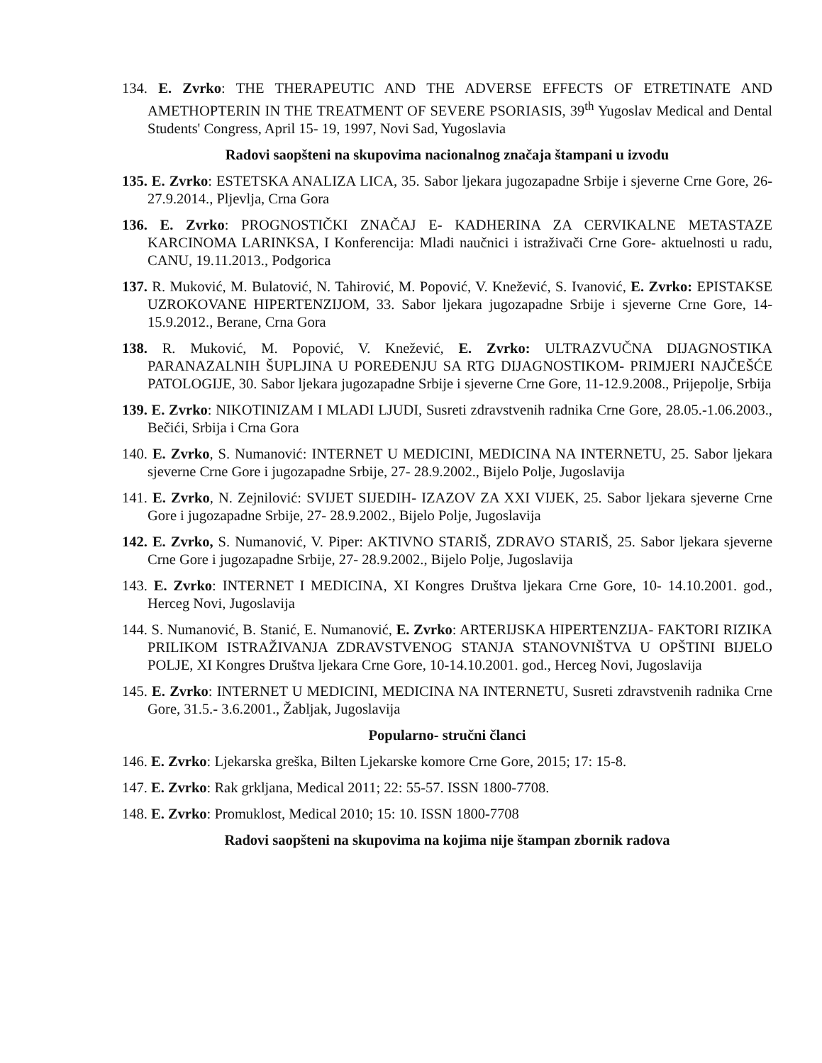134. E. Zvrko: THE THERAPEUTIC AND THE ADVERSE EFFECTS OF ETRETINATE AND AMETHOPTERIN IN THE TREATMENT OF SEVERE PSORIASIS, 39<sup>th</sup> Yugoslav Medical and Dental Students' Congress, April 15- 19, 1997, Novi Sad, Yugoslavia
Radovi saopšteni na skupovima nacionalnog značaja štampani u izvodu
135. E. Zvrko: ESTETSKA ANALIZA LICA, 35. Sabor ljekara jugozapadne Srbije i sjeverne Crne Gore, 26- 27.9.2014., Pljevlja, Crna Gora
136. E. Zvrko: PROGNOSTIČKI ZNAČAJ E- KADHERINA ZA CERVIKALNE METASTAZE KARCINOMA LARINKSA, I Konferencija: Mladi naučnici i istraživači Crne Gore- aktuelnosti u radu, CANU, 19.11.2013., Podgorica
137. R. Muković, M. Bulatović, N. Tahirović, M. Popović, V. Knežević, S. Ivanović, E. Zvrko: EPISTAKSE UZROKOVANE HIPERTENZIJOM, 33. Sabor ljekara jugozapadne Srbije i sjeverne Crne Gore, 14- 15.9.2012., Berane, Crna Gora
138. R. Muković, M. Popović, V. Knežević, E. Zvrko: ULTRAZVUČNA DIJAGNOSTIKA PARANAZALNIH ŠUPLJINA U POREĐENJU SA RTG DIJAGNOSTIKOM- PRIMJERI NAJČEŠĆE PATOLOGIJE, 30. Sabor ljekara jugozapadne Srbije i sjeverne Crne Gore, 11-12.9.2008., Prijepolje, Srbija
139. E. Zvrko: NIKOTINIZAM I MLADI LJUDI, Susreti zdravstvenih radnika Crne Gore, 28.05.-1.06.2003., Bečići, Srbija i Crna Gora
140. E. Zvrko, S. Numanović: INTERNET U MEDICINI, MEDICINA NA INTERNETU, 25. Sabor ljekara sjeverne Crne Gore i jugozapadne Srbije, 27- 28.9.2002., Bijelo Polje, Jugoslavija
141. E. Zvrko, N. Zejnilović: SVIJET SIJEDIH- IZAZOV ZA XXI VIJEK, 25. Sabor ljekara sjeverne Crne Gore i jugozapadne Srbije, 27- 28.9.2002., Bijelo Polje, Jugoslavija
142. E. Zvrko, S. Numanović, V. Piper: AKTIVNO STARIŠ, ZDRAVO STARIŠ, 25. Sabor ljekara sjeverne Crne Gore i jugozapadne Srbije, 27- 28.9.2002., Bijelo Polje, Jugoslavija
143. E. Zvrko: INTERNET I MEDICINA, XI Kongres Društva ljekara Crne Gore, 10- 14.10.2001. god., Herceg Novi, Jugoslavija
144. S. Numanović, B. Stanić, E. Numanović, E. Zvrko: ARTERIJSKA HIPERTENZIJA- FAKTORI RIZIKA PRILIKOM ISTRAŽIVANJA ZDRAVSTVENOG STANJA STANOVNIŠTVA U OPŠTINI BIJELO POLJE, XI Kongres Društva ljekara Crne Gore, 10-14.10.2001. god., Herceg Novi, Jugoslavija
145. E. Zvrko: INTERNET U MEDICINI, MEDICINA NA INTERNETU, Susreti zdravstvenih radnika Crne Gore, 31.5.- 3.6.2001., Žabljak, Jugoslavija
Popularno- stručni članci
146. E. Zvrko: Ljekarska greška, Bilten Ljekarske komore Crne Gore, 2015; 17: 15-8.
147. E. Zvrko: Rak grkljana, Medical 2011; 22: 55-57. ISSN 1800-7708.
148. E. Zvrko: Promuklost, Medical 2010; 15: 10. ISSN 1800-7708
Radovi saopšteni na skupovima na kojima nije štampan zbornik radova